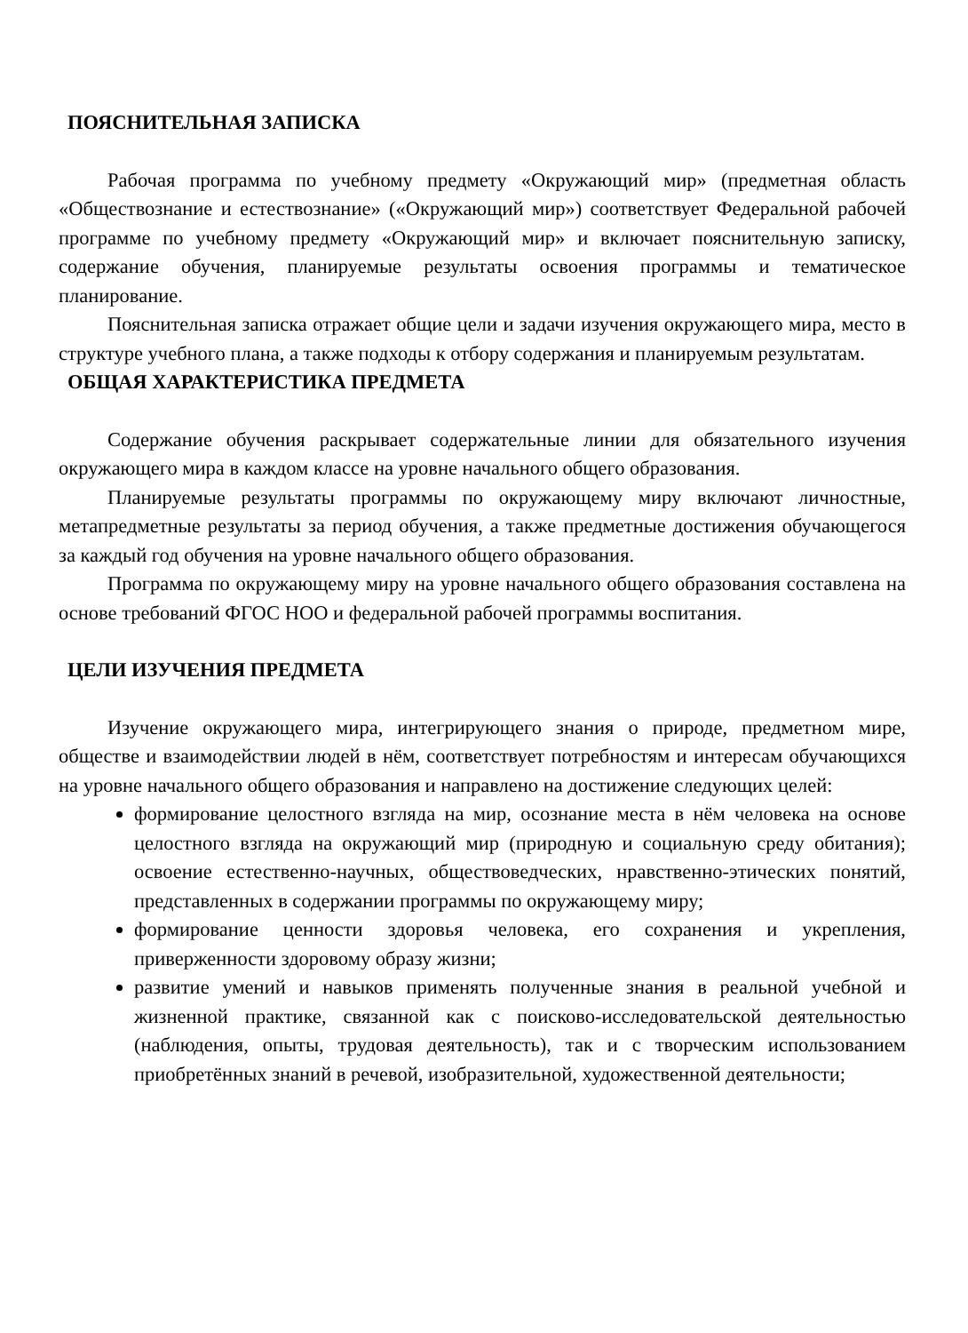ПОЯСНИТЕЛЬНАЯ ЗАПИСКА
Рабочая программа по учебному предмету «Окружающий мир» (предметная область «Обществознание и естествознание» («Окружающий мир») соответствует Федеральной рабочей программе по учебному предмету «Окружающий мир» и включает пояснительную записку, содержание обучения, планируемые результаты освоения программы и тематическое планирование.
Пояснительная записка отражает общие цели и задачи изучения окружающего мира, место в структуре учебного плана, а также подходы к отбору содержания и планируемым результатам.
ОБЩАЯ ХАРАКТЕРИСТИКА ПРЕДМЕТА
Содержание обучения раскрывает содержательные линии для обязательного изучения окружающего мира в каждом классе на уровне начального общего образования.
Планируемые результаты программы по окружающему миру включают личностные, метапредметные результаты за период обучения, а также предметные достижения обучающегося за каждый год обучения на уровне начального общего образования.
Программа по окружающему миру на уровне начального общего образования составлена на основе требований ФГОС НОО и федеральной рабочей программы воспитания.
ЦЕЛИ ИЗУЧЕНИЯ ПРЕДМЕТА
Изучение окружающего мира, интегрирующего знания о природе, предметном мире, обществе и взаимодействии людей в нём, соответствует потребностям и интересам обучающихся на уровне начального общего образования и направлено на достижение следующих целей:
формирование целостного взгляда на мир, осознание места в нём человека на основе целостного взгляда на окружающий мир (природную и социальную среду обитания); освоение естественно-научных, обществоведческих, нравственно-этических понятий, представленных в содержании программы по окружающему миру;
формирование ценности здоровья человека, его сохранения и укрепления, приверженности здоровому образу жизни;
развитие умений и навыков применять полученные знания в реальной учебной и жизненной практике, связанной как с поисково-исследовательской деятельностью (наблюдения, опыты, трудовая деятельность), так и с творческим использованием приобретённых знаний в речевой, изобразительной, художественной деятельности;